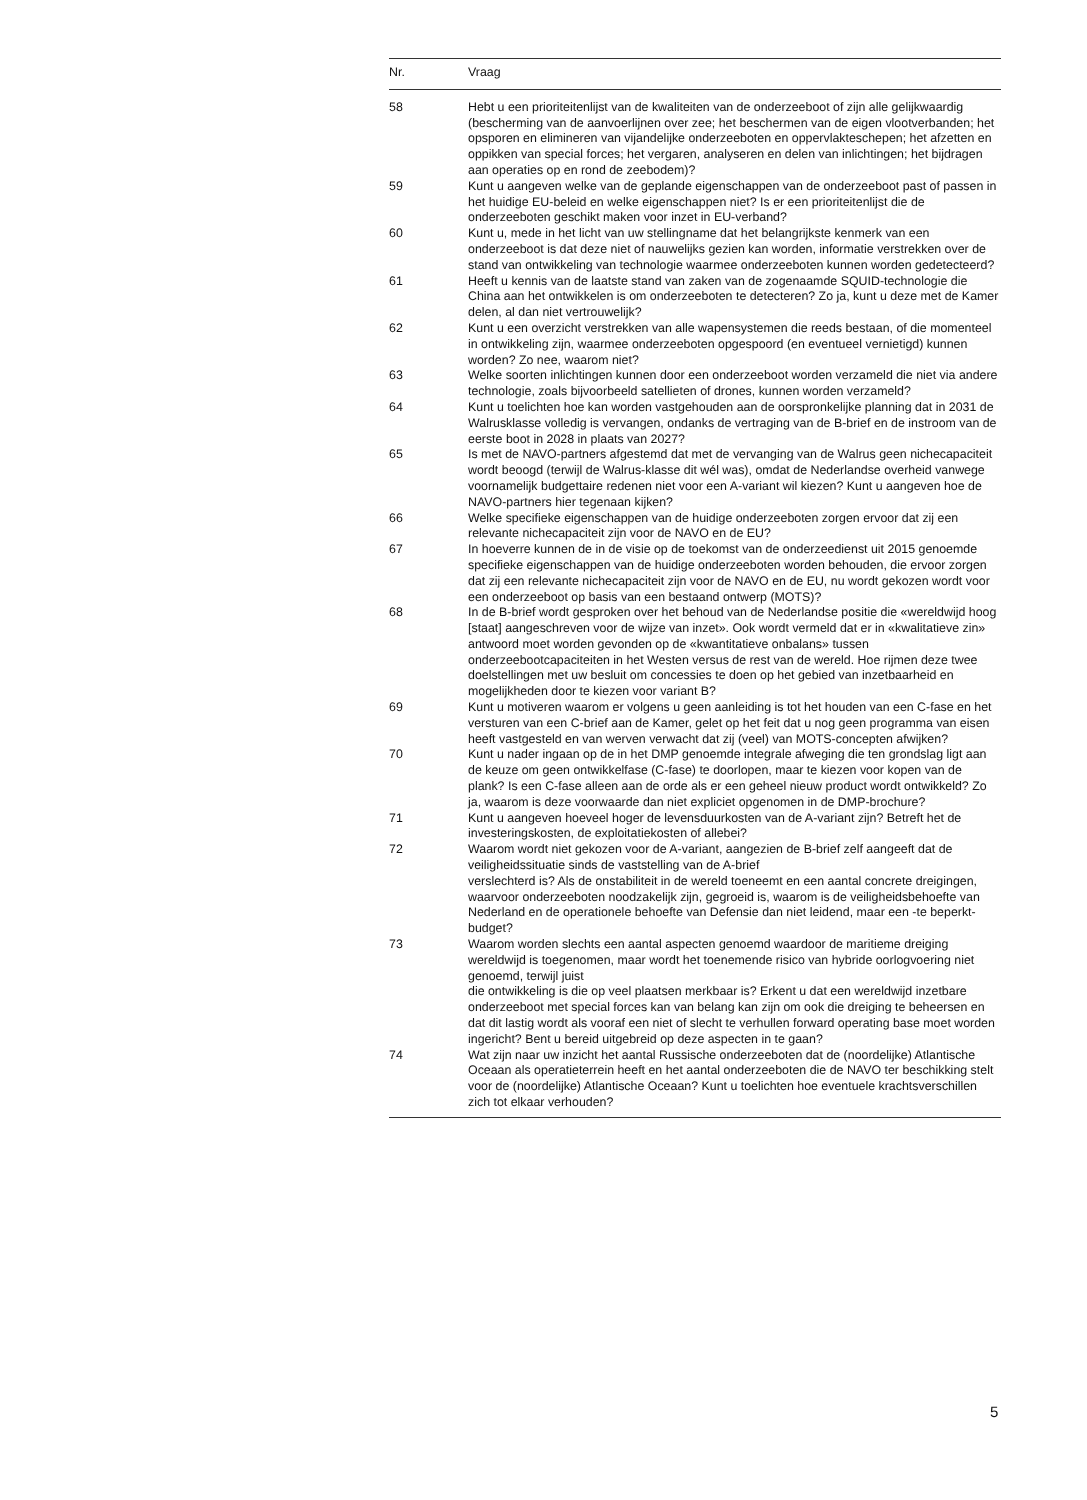| Nr. | Vraag |
| --- | --- |
| 58 | Hebt u een prioriteitenlijst van de kwaliteiten van de onderzeeboot of zijn alle gelijkwaardig (bescherming van de aanvoerlijnen over zee; het beschermen van de eigen vlootverbanden; het opsporen en elimineren van vijandelijke onderzeeboten en oppervlakteschepen; het afzetten en oppikken van special forces; het vergaren, analyseren en delen van inlichtingen; het bijdragen aan operaties op en rond de zeebodem)? |
| 59 | Kunt u aangeven welke van de geplande eigenschappen van de onderzeeboot past of passen in het huidige EU-beleid en welke eigenschappen niet? Is er een prioriteitenlijst die de onderzeeboten geschikt maken voor inzet in EU-verband? |
| 60 | Kunt u, mede in het licht van uw stellingname dat het belangrijkste kenmerk van een onderzeeboot is dat deze niet of nauwelijks gezien kan worden, informatie verstrekken over de stand van ontwikkeling van technologie waarmee onderzeeboten kunnen worden gedetecteerd? |
| 61 | Heeft u kennis van de laatste stand van zaken van de zogenaamde SQUID-technologie die China aan het ontwikkelen is om onderzeeboten te detecteren? Zo ja, kunt u deze met de Kamer delen, al dan niet vertrouwelijk? |
| 62 | Kunt u een overzicht verstrekken van alle wapensystemen die reeds bestaan, of die momenteel in ontwikkeling zijn, waarmee onderzeeboten opgespoord (en eventueel vernietigd) kunnen worden? Zo nee, waarom niet? |
| 63 | Welke soorten inlichtingen kunnen door een onderzeeboot worden verzameld die niet via andere technologie, zoals bijvoorbeeld satellieten of drones, kunnen worden verzameld? |
| 64 | Kunt u toelichten hoe kan worden vastgehouden aan de oorspronkelijke planning dat in 2031 de Walrusklasse volledig is vervangen, ondanks de vertraging van de B-brief en de instroom van de eerste boot in 2028 in plaats van 2027? |
| 65 | Is met de NAVO-partners afgestemd dat met de vervanging van de Walrus geen nichecapaciteit wordt beoogd (terwijl de Walrus-klasse dit wél was), omdat de Nederlandse overheid vanwege voornamelijk budgettaire redenen niet voor een A-variant wil kiezen? Kunt u aangeven hoe de NAVO-partners hier tegenaan kijken? |
| 66 | Welke specifieke eigenschappen van de huidige onderzeeboten zorgen ervoor dat zij een relevante nichecapaciteit zijn voor de NAVO en de EU? |
| 67 | In hoeverre kunnen de in de visie op de toekomst van de onderzeedienst uit 2015 genoemde specifieke eigenschappen van de huidige onderzeeboten worden behouden, die ervoor zorgen dat zij een relevante nichecapaciteit zijn voor de NAVO en de EU, nu wordt gekozen wordt voor een onderzeeboot op basis van een bestaand ontwerp (MOTS)? |
| 68 | In de B-brief wordt gesproken over het behoud van de Nederlandse positie die «wereldwijd hoog [staat] aangeschreven voor de wijze van inzet». Ook wordt vermeld dat er in «kwalitatieve zin» antwoord moet worden gevonden op de «kwantitatieve onbalans» tussen onderzeebootcapaciteiten in het Westen versus de rest van de wereld. Hoe rijmen deze twee doelstellingen met uw besluit om concessies te doen op het gebied van inzetbaarheid en mogelijkheden door te kiezen voor variant B? |
| 69 | Kunt u motiveren waarom er volgens u geen aanleiding is tot het houden van een C-fase en het versturen van een C-brief aan de Kamer, gelet op het feit dat u nog geen programma van eisen heeft vastgesteld en van werven verwacht dat zij (veel) van MOTS-concepten afwijken? |
| 70 | Kunt u nader ingaan op de in het DMP genoemde integrale afweging die ten grondslag ligt aan de keuze om geen ontwikkelfase (C-fase) te doorlopen, maar te kiezen voor kopen van de plank? Is een C-fase alleen aan de orde als er een geheel nieuw product wordt ontwikkeld? Zo ja, waarom is deze voorwaarde dan niet expliciet opgenomen in de DMP-brochure? |
| 71 | Kunt u aangeven hoeveel hoger de levensduurkosten van de A-variant zijn? Betreft het de investeringskosten, de exploitatiekosten of allebei? |
| 72 | Waarom wordt niet gekozen voor de A-variant, aangezien de B-brief zelf aangeeft dat de veiligheidssituatie sinds de vaststelling van de A-brief verslechterd is? Als de onstabiliteit in de wereld toeneemt en een aantal concrete dreigingen, waarvoor onderzeeboten noodzakelijk zijn, gegroeid is, waarom is de veiligheidsbehoefte van Nederland en de operationele behoefte van Defensie dan niet leidend, maar een -te beperkt- budget? |
| 73 | Waarom worden slechts een aantal aspecten genoemd waardoor de maritieme dreiging wereldwijd is toegenomen, maar wordt het toenemende risico van hybride oorlogvoering niet genoemd, terwijl juist die ontwikkeling is die op veel plaatsen merkbaar is? Erkent u dat een wereldwijd inzetbare onderzeeboot met special forces kan van belang kan zijn om ook die dreiging te beheersen en dat dit lastig wordt als vooraf een niet of slecht te verhullen forward operating base moet worden ingericht? Bent u bereid uitgebreid op deze aspecten in te gaan? |
| 74 | Wat zijn naar uw inzicht het aantal Russische onderzeeboten dat de (noordelijke) Atlantische Oceaan als operatieterrein heeft en het aantal onderzeeboten die de NAVO ter beschikking stelt voor de (noordelijke) Atlantische Oceaan? Kunt u toelichten hoe eventuele krachtsverschillen zich tot elkaar verhouden? |
5